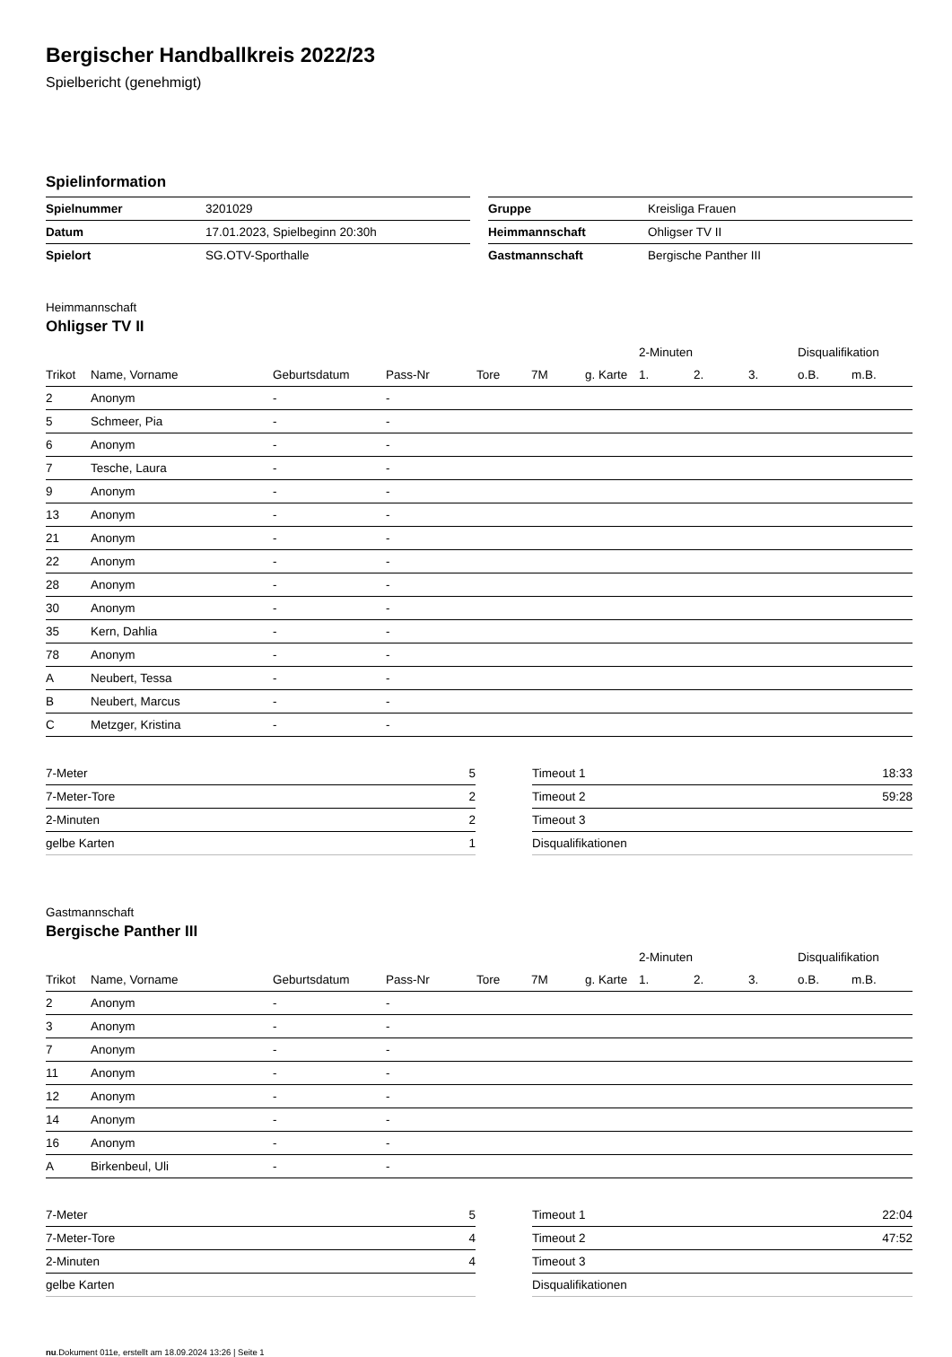Bergischer Handballkreis 2022/23
Spielbericht (genehmigt)
Spielinformation
| Spielnummer | 3201029 |
| Datum | 17.01.2023, Spielbeginn 20:30h |
| Spielort | SG.OTV-Sporthalle |
| Gruppe | Kreisliga Frauen |
| Heimmannschaft | Ohligser TV II |
| Gastmannschaft | Bergische Panther III |
Heimmannschaft
Ohligser TV II
| | | | | | | | 2-Minuten | | | Disqualifikation | |
| --- | --- | --- | --- | --- | --- | --- | --- | --- | --- | --- | --- |
| Trikot | Name, Vorname | Geburtsdatum | Pass-Nr | Tore | 7M | g. Karte | 1. | 2. | 3. | o.B. | m.B. |
| 2 | Anonym | - | - | | | | | | | | |
| 5 | Schmeer, Pia | - | - | | | | | | | | |
| 6 | Anonym | - | - | | | | | | | | |
| 7 | Tesche, Laura | - | - | | | | | | | | |
| 9 | Anonym | - | - | | | | | | | | |
| 13 | Anonym | - | - | | | | | | | | |
| 21 | Anonym | - | - | | | | | | | | |
| 22 | Anonym | - | - | | | | | | | | |
| 28 | Anonym | - | - | | | | | | | | |
| 30 | Anonym | - | - | | | | | | | | |
| 35 | Kern, Dahlia | - | - | | | | | | | | |
| 78 | Anonym | - | - | | | | | | | | |
| A | Neubert, Tessa | - | - | | | | | | | | |
| B | Neubert, Marcus | - | - | | | | | | | | |
| C | Metzger, Kristina | - | - | | | | | | | | |
| 7-Meter | 5 |
| 7-Meter-Tore | 2 |
| 2-Minuten | 2 |
| gelbe Karten | 1 |
| Timeout 1 | 18:33 |
| Timeout 2 | 59:28 |
| Timeout 3 | |
| Disqualifikationen | |
Gastmannschaft
Bergische Panther III
| | | | | | | | 2-Minuten | | | Disqualifikation | |
| --- | --- | --- | --- | --- | --- | --- | --- | --- | --- | --- | --- |
| Trikot | Name, Vorname | Geburtsdatum | Pass-Nr | Tore | 7M | g. Karte | 1. | 2. | 3. | o.B. | m.B. |
| 2 | Anonym | - | - | | | | | | | | |
| 3 | Anonym | - | - | | | | | | | | |
| 7 | Anonym | - | - | | | | | | | | |
| 11 | Anonym | - | - | | | | | | | | |
| 12 | Anonym | - | - | | | | | | | | |
| 14 | Anonym | - | - | | | | | | | | |
| 16 | Anonym | - | - | | | | | | | | |
| A | Birkenbeul, Uli | - | - | | | | | | | | |
| 7-Meter | 5 |
| 7-Meter-Tore | 4 |
| 2-Minuten | 4 |
| gelbe Karten | |
| Timeout 1 | 22:04 |
| Timeout 2 | 47:52 |
| Timeout 3 | |
| Disqualifikationen | |
nu.Dokument 011e, erstellt am 18.09.2024 13:26 | Seite 1